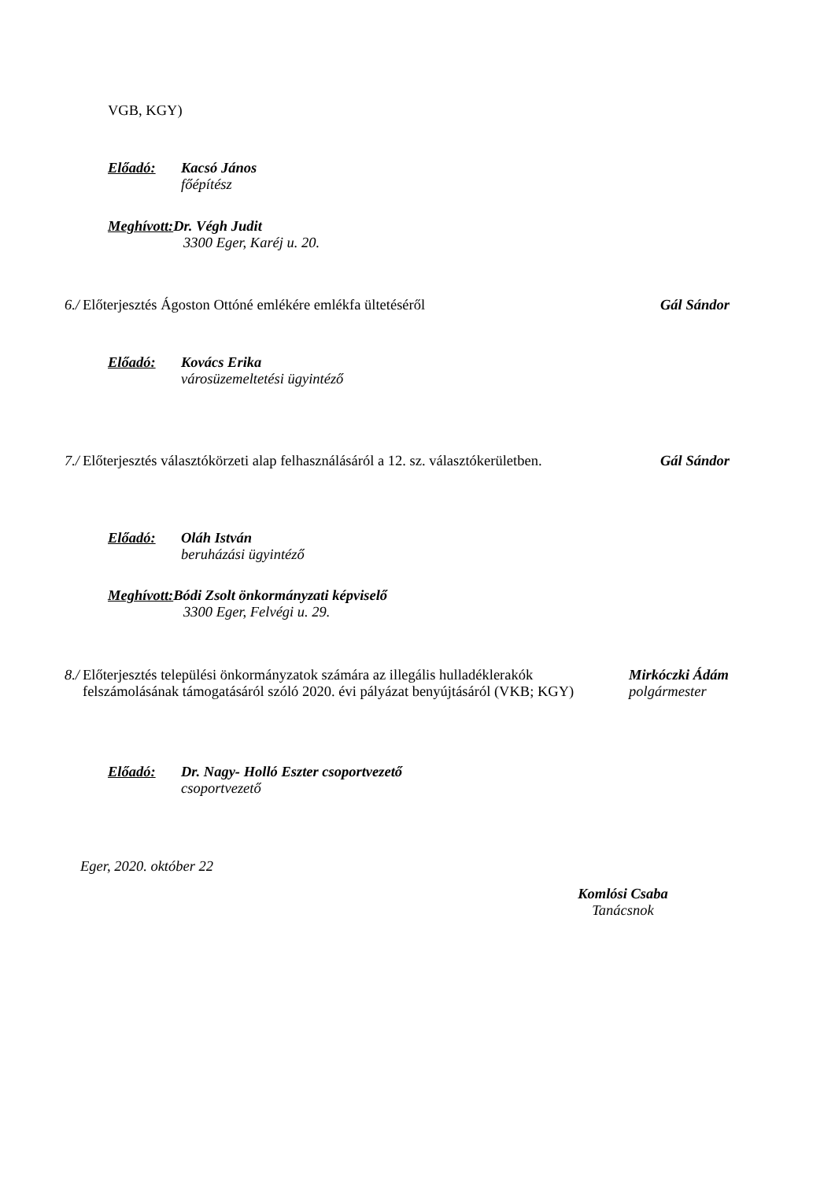VGB, KGY)
Előadó: Kacsó János
főépítész
Meghívott: Dr. Végh Judit
3300 Eger, Karéj u. 20.
6./ Előterjesztés Ágoston Ottóné emlékére emlékfa ültetéséről Gál Sándor
Előadó: Kovács Erika
városüzemeltetési ügyintéző
7./ Előterjesztés választókörzeti alap felhasználásáról a 12. sz. választókerületben.
Gál Sándor
Előadó: Oláh István
beruházási ügyintéző
Meghívott: Bódi Zsolt önkormányzati képviselő
3300 Eger, Felvégi u. 29.
8./ Előterjesztés települési önkormányzatok számára az illegális hulladéklerakók felszámolásának támogatásáról szóló 2020. évi pályázat benyújtásáról (VKB; KGY)
Mirkóczki Ádám
polgármester
Előadó: Dr. Nagy- Holló Eszter csoportvezető
csoportvezető
Eger, 2020. október 22
Komlósi Csaba
Tanácsnok